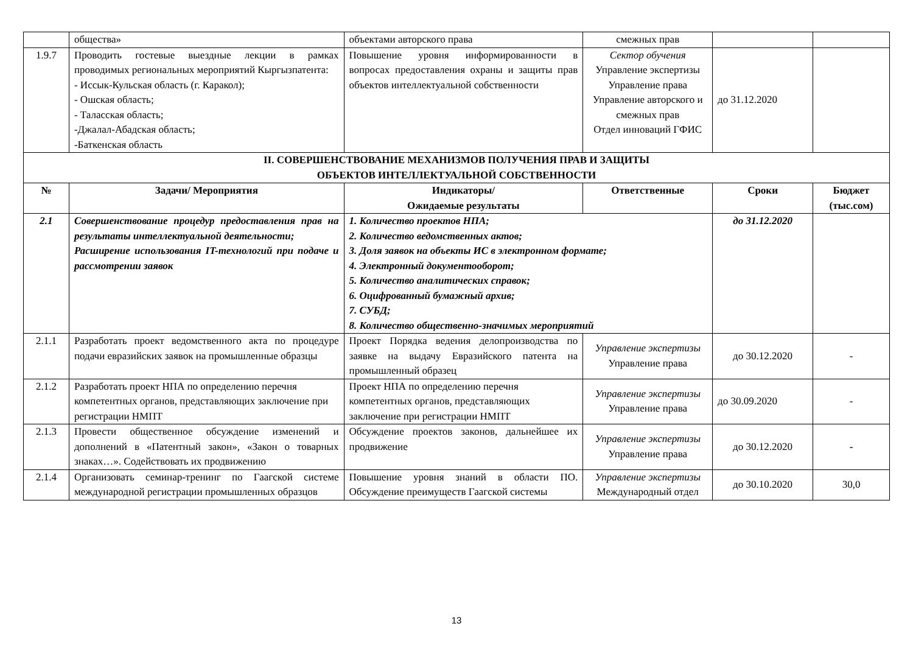| | общества» | объектами авторского права | смежных прав | | |
| 1.9.7 | Проводить гостевые выездные лекции в рамках проводимых региональных мероприятий Кыргызпатента: - Иссык-Кульская область (г. Каракол); - Ошская область; - Таласская область; -Джалал-Абадская область; -Баткенская область | Повышение уровня информированности в вопросах предоставления охраны и защиты прав объектов интеллектуальной собственности | Сектор обучения Управление экспертизы Управление права Управление авторского и смежных прав Отдел инноваций ГФИС | до 31.12.2020 | |
| II. СОВЕРШЕНСТВОВАНИЕ МЕХАНИЗМОВ ПОЛУЧЕНИЯ ПРАВ И ЗАЩИТЫ ОБЪЕКТОВ ИНТЕЛЛЕКТУАЛЬНОЙ СОБСТВЕННОСТИ | | | | | |
| № | Задачи/ Мероприятия | Индикаторы/ Ожидаемые результаты | Ответственные | Сроки | Бюджет (тыс.сом) |
| 2.1 | Совершенствование процедур предоставления прав на результаты интеллектуальной деятельности; Расширение использования IT-технологий при подаче и рассмотрении заявок | 1. Количество проектов НПА; 2. Количество ведомственных актов; 3. Доля заявок на объекты ИС в электронном формате; 4. Электронный документооборот; 5. Количество аналитических справок; 6. Оцифрованный бумажный архив; 7. СУБД; 8. Количество общественно-значимых мероприятий | | до 31.12.2020 | |
| 2.1.1 | Разработать проект ведомственного акта по процедуре подачи евразийских заявок на промышленные образцы | Проект Порядка ведения делопроизводства по заявке на выдачу Евразийского патента на промышленный образец | Управление экспертизы Управление права | до 30.12.2020 | - |
| 2.1.2 | Разработать проект НПА по определению перечня компетентных органов, представляющих заключение при регистрации НМПТ | Проект НПА по определению перечня компетентных органов, представляющих заключение при регистрации НМПТ | Управление экспертизы Управление права | до 30.09.2020 | - |
| 2.1.3 | Провести общественное обсуждение изменений и дополнений в «Патентный закон», «Закон о товарных знаках…». Содействовать их продвижению | Обсуждение проектов законов, дальнейшее их продвижение | Управление экспертизы Управление права | до 30.12.2020 | - |
| 2.1.4 | Организовать семинар-тренинг по Гаагской системе международной регистрации промышленных образцов | Повышение уровня знаний в области ПО. Обсуждение преимуществ Гаагской системы | Управление экспертизы Международный отдел | до 30.10.2020 | 30,0 |
13